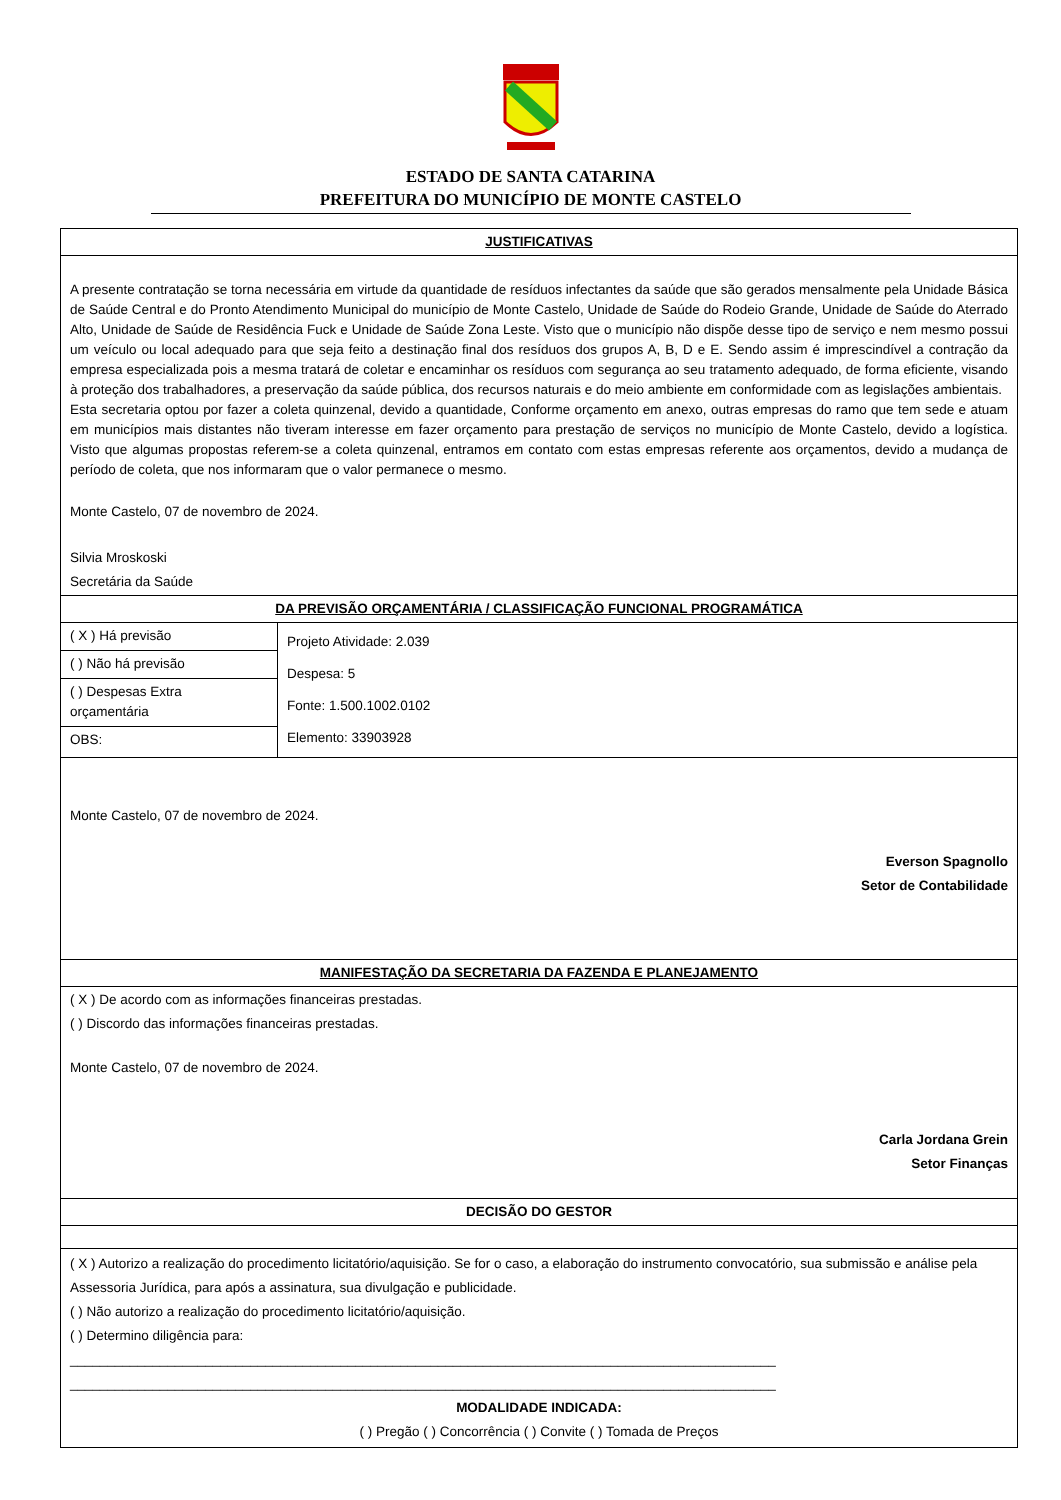ESTADO DE SANTA CATARINA
PREFEITURA DO MUNICÍPIO DE MONTE CASTELO
| JUSTIFICATIVAS | |
| A presente contratação se torna necessária em virtude da quantidade de resíduos infectantes da saúde que são gerados mensalmente pela Unidade Básica de Saúde Central e do Pronto Atendimento Municipal do município de Monte Castelo, Unidade de Saúde do Rodeio Grande, Unidade de Saúde do Aterrado Alto, Unidade de Saúde de Residência Fuck e Unidade de Saúde Zona Leste. Visto que o município não dispõe desse tipo de serviço e nem mesmo possui um veículo ou local adequado para que seja feito a destinação final dos resíduos dos grupos A, B, D e E. Sendo assim é imprescindível a contração da empresa especializada pois a mesma tratará de coletar e encaminhar os resíduos com segurança ao seu tratamento adequado, de forma eficiente, visando à proteção dos trabalhadores, a preservação da saúde pública, dos recursos naturais e do meio ambiente em conformidade com as legislações ambientais. Esta secretaria optou por fazer a coleta quinzenal, devido a quantidade, Conforme orçamento em anexo, outras empresas do ramo que tem sede e atuam em municípios mais distantes não tiveram interesse em fazer orçamento para prestação de serviços no município de Monte Castelo, devido a logística. Visto que algumas propostas referem-se a coleta quinzenal, entramos em contato com estas empresas referente aos orçamentos, devido a mudança de período de coleta, que nos informaram que o valor permanece o mesmo. Monte Castelo, 07 de novembro de 2024. Silvia Mroskoski Secretária da Saúde | |
| DA PREVISÃO ORÇAMENTÁRIA / CLASSIFICAÇÃO FUNCIONAL PROGRAMÁTICA | |
| ( X ) Há previsão | Projeto Atividade: 2.039 Despesa: 5 Fonte: 1.500.1002.0102 Elemento: 33903928 |
| ( ) Não há previsão | |
| ( ) Despesas Extra orçamentária | |
| OBS: | |
| Monte Castelo, 07 de novembro de 2024. Everson Spagnollo Setor de Contabilidade | |
| MANIFESTAÇÃO DA SECRETARIA DA FAZENDA E PLANEJAMENTO | |
| ( X ) De acordo com as informações financeiras prestadas. ( ) Discordo das informações financeiras prestadas. Monte Castelo, 07 de novembro de 2024. Carla Jordana Grein Setor Finanças | |
| DECISÃO DO GESTOR | |
| ( X ) Autorizo a realização do procedimento licitatório/aquisição. Se for o caso, a elaboração do instrumento convocatório, sua submissão e análise pela Assessoria Jurídica, para após a assinatura, sua divulgação e publicidade. ( ) Não autorizo a realização do procedimento licitatório/aquisição. ( ) Determino diligência para: ______________________________________________________________________________________________ ______________________________________________________________________________________________ MODALIDADE INDICADA: ( ) Pregão ( ) Concorrência ( ) Convite ( ) Tomada de Preços | |